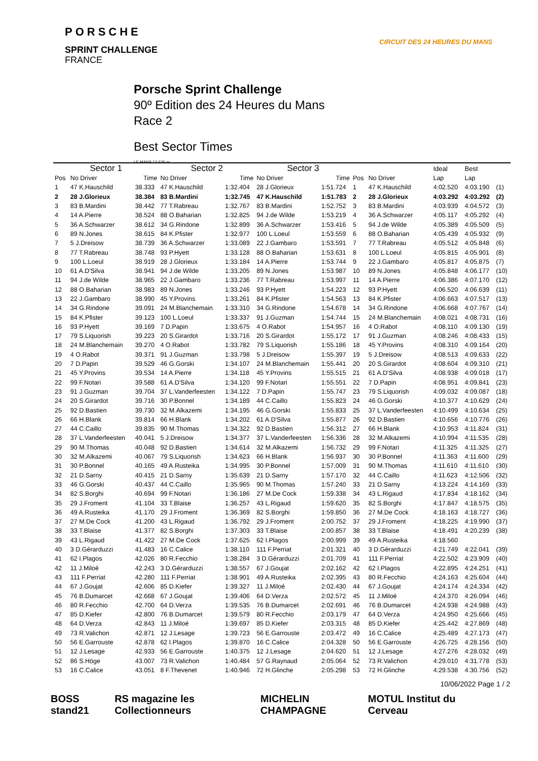PORSCHE
SPRINT CHALLENGE
FRANCE
CIRCUIT DES 24 HEURES DU MANS
Porsche Sprint Challenge
90º Edition des 24 Heures du Mans
Race 2
Best Sector Times
LE MANS 13.626 m.
| Sector 1 | | | Sector 2 | | Sector 3 | | | | Ideal | Best | |
| --- | --- | --- | --- | --- | --- | --- | --- | --- | --- | --- | --- |
| Pos | No Driver | Time | No Driver | Time | No Driver | Time | Pos | No Driver | Lap | Lap | |
| 1 | 47 K.Hauschild | 38.333 | 47 K.Hauschild | 1:32.404 | 28 J.Glorieux | 1:51.724 | 1 | 47 K.Hauschild | 4:02.520 | 4:03.190 | (1) |
| 2 | 28 J.Glorieux | 38.384 | 83 B.Mardini | 1:32.745 | 47 K.Hauschild | 1:51.783 | 2 | 28 J.Glorieux | 4:03.292 | 4:03.292 | (2) |
| 3 | 83 B.Mardini | 38.442 | 77 T.Rabreau | 1:32.767 | 83 B.Mardini | 1:52.752 | 3 | 83 B.Mardini | 4:03.939 | 4:04.572 | (3) |
| 4 | 14 A.Pierre | 38.524 | 88 O.Baharian | 1:32.825 | 94 J.de Wilde | 1:53.219 | 4 | 36 A.Schwarzer | 4:05.117 | 4:05.292 | (4) |
| 5 | 36 A.Schwarzer | 38.612 | 34 G.Rindone | 1:32.899 | 36 A.Schwarzer | 1:53.416 | 5 | 94 J.de Wilde | 4:05.389 | 4:05.509 | (5) |
| 6 | 89 N.Jones | 38.615 | 84 K.Pfister | 1:32.977 | 100 L.Loeul | 1:53.559 | 6 | 88 O.Baharian | 4:05.439 | 4:05.932 | (9) |
| 7 | 5 J.Dreisow | 38.739 | 36 A.Schwarzer | 1:33.089 | 22 J.Gambaro | 1:53.591 | 7 | 77 T.Rabreau | 4:05.512 | 4:05.848 | (6) |
| 8 | 77 T.Rabreau | 38.748 | 93 P.Hyett | 1:33.128 | 88 O.Baharian | 1:53.631 | 8 | 100 L.Loeul | 4:05.815 | 4:05.901 | (8) |
| 9 | 100 L.Loeul | 38.919 | 28 J.Glorieux | 1:33.184 | 14 A.Pierre | 1:53.744 | 9 | 22 J.Gambaro | 4:05.817 | 4:05.875 | (7) |
| 10 | 61 A.D'Silva | 38.941 | 94 J.de Wilde | 1:33.205 | 89 N.Jones | 1:53.987 | 10 | 89 N.Jones | 4:05.848 | 4:06.177 | (10) |
| 11 | 94 J.de Wilde | 38.965 | 22 J.Gambaro | 1:33.236 | 77 T.Rabreau | 1:53.997 | 11 | 14 A.Pierre | 4:06.386 | 4:07.170 | (12) |
| 12 | 88 O.Baharian | 38.983 | 89 N.Jones | 1:33.246 | 93 P.Hyett | 1:54.223 | 12 | 93 P.Hyett | 4:06.520 | 4:06.639 | (11) |
| 13 | 22 J.Gambaro | 38.990 | 45 Y.Provins | 1:33.261 | 84 K.Pfister | 1:54.563 | 13 | 84 K.Pfister | 4:06.663 | 4:07.517 | (13) |
| 14 | 34 G.Rindone | 39.091 | 24 M.Blanchemain | 1:33.310 | 34 G.Rindone | 1:54.678 | 14 | 34 G.Rindone | 4:06.668 | 4:07.767 | (14) |
| 15 | 84 K.Pfister | 39.123 | 100 L.Loeul | 1:33.337 | 91 J.Guzman | 1:54.744 | 15 | 24 M.Blanchemain | 4:08.021 | 4:08.731 | (16) |
| 16 | 93 P.Hyett | 39.169 | 7 D.Papin | 1:33.675 | 4 O.Rabot | 1:54.957 | 16 | 4 O.Rabot | 4:08.110 | 4:09.130 | (19) |
| 17 | 79 S.Liquorish | 39.223 | 20 S.Girardot | 1:33.716 | 20 S.Girardot | 1:55.172 | 17 | 91 J.Guzman | 4:08.246 | 4:08.433 | (15) |
| 18 | 24 M.Blanchemain | 39.270 | 4 O.Rabot | 1:33.782 | 79 S.Liquorish | 1:55.186 | 18 | 45 Y.Provins | 4:08.310 | 4:09.164 | (20) |
| 19 | 4 O.Rabot | 39.371 | 91 J.Guzman | 1:33.798 | 5 J.Dreisow | 1:55.397 | 19 | 5 J.Dreisow | 4:08.513 | 4:09.633 | (22) |
| 20 | 7 D.Papin | 39.529 | 46 G.Gorski | 1:34.107 | 24 M.Blanchemain | 1:55.441 | 20 | 20 S.Girardot | 4:08.604 | 4:09.310 | (21) |
| 21 | 45 Y.Provins | 39.534 | 14 A.Pierre | 1:34.118 | 45 Y.Provins | 1:55.515 | 21 | 61 A.D'Silva | 4:08.938 | 4:09.018 | (17) |
| 22 | 99 F.Notari | 39.588 | 61 A.D'Silva | 1:34.120 | 99 F.Notari | 1:55.551 | 22 | 7 D.Papin | 4:08.951 | 4:09.841 | (23) |
| 23 | 91 J.Guzman | 39.704 | 37 L.Vanderfeesten | 1:34.122 | 7 D.Papin | 1:55.747 | 23 | 79 S.Liquorish | 4:09.032 | 4:09.087 | (18) |
| 24 | 20 S.Girardot | 39.716 | 30 P.Bonnel | 1:34.189 | 44 C.Caillo | 1:55.823 | 24 | 46 G.Gorski | 4:10.377 | 4:10.629 | (24) |
| 25 | 92 D.Bastien | 39.730 | 32 M.Alkazemi | 1:34.195 | 46 G.Gorski | 1:55.833 | 25 | 37 L.Vanderfeesten | 4:10.499 | 4:10.634 | (25) |
| 26 | 66 H.Blank | 39.814 | 66 H.Blank | 1:34.202 | 61 A.D'Silva | 1:55.877 | 26 | 92 D.Bastien | 4:10.656 | 4:10.776 | (26) |
| 27 | 44 C.Caillo | 39.835 | 90 M.Thomas | 1:34.322 | 92 D.Bastien | 1:56.312 | 27 | 66 H.Blank | 4:10.953 | 4:11.824 | (31) |
| 28 | 37 L.Vanderfeesten | 40.041 | 5 J.Dreisow | 1:34.377 | 37 L.Vanderfeesten | 1:56.336 | 28 | 32 M.Alkazemi | 4:10.994 | 4:11.535 | (28) |
| 29 | 90 M.Thomas | 40.048 | 92 D.Bastien | 1:34.614 | 32 M.Alkazemi | 1:56.732 | 29 | 99 F.Notari | 4:11.325 | 4:11.325 | (27) |
| 30 | 32 M.Alkazemi | 40.067 | 79 S.Liquorish | 1:34.623 | 66 H.Blank | 1:56.937 | 30 | 30 P.Bonnel | 4:11.363 | 4:11.600 | (29) |
| 31 | 30 P.Bonnel | 40.165 | 49 A.Rusteika | 1:34.995 | 30 P.Bonnel | 1:57.009 | 31 | 90 M.Thomas | 4:11.610 | 4:11.610 | (30) |
| 32 | 21 D.Sarny | 40.415 | 21 D.Sarny | 1:35.639 | 21 D.Sarny | 1:57.170 | 32 | 44 C.Caillo | 4:11.623 | 4:12.506 | (32) |
| 33 | 46 G.Gorski | 40.437 | 44 C.Caillo | 1:35.965 | 90 M.Thomas | 1:57.240 | 33 | 21 D.Sarny | 4:13.224 | 4:14.169 | (33) |
| 34 | 82 S.Borghi | 40.694 | 99 F.Notari | 1:36.186 | 27 M.De Cock | 1:59.338 | 34 | 43 L.Rigaud | 4:17.834 | 4:18.162 | (34) |
| 35 | 29 J.Froment | 41.104 | 33 T.Blaise | 1:36.257 | 43 L.Rigaud | 1:59.620 | 35 | 82 S.Borghi | 4:17.847 | 4:18.575 | (35) |
| 36 | 49 A.Rusteika | 41.170 | 29 J.Froment | 1:36.369 | 82 S.Borghi | 1:59.850 | 36 | 27 M.De Cock | 4:18.163 | 4:18.727 | (36) |
| 37 | 27 M.De Cock | 41.200 | 43 L.Rigaud | 1:36.792 | 29 J.Froment | 2:00.752 | 37 | 29 J.Froment | 4:18.225 | 4:19.990 | (37) |
| 38 | 33 T.Blaise | 41.377 | 82 S.Borghi | 1:37.303 | 33 T.Blaise | 2:00.857 | 38 | 33 T.Blaise | 4:18.491 | 4:20.239 | (38) |
| 39 | 43 L.Rigaud | 41.422 | 27 M.De Cock | 1:37.625 | 62 I.Plagos | 2:00.999 | 39 | 49 A.Rusteika | 4:18.560 | | |
| 40 | 3 D.Gérarduzzi | 41.483 | 16 C.Calice | 1:38.110 | 111 F.Perriat | 2:01.321 | 40 | 3 D.Gérarduzzi | 4:21.749 | 4:22.041 | (39) |
| 41 | 62 I.Plagos | 42.026 | 80 R.Fecchio | 1:38.284 | 3 D.Gérarduzzi | 2:01.709 | 41 | 111 F.Perriat | 4:22.502 | 4:23.909 | (40) |
| 42 | 11 J.Miloé | 42.243 | 3 D.Gérarduzzi | 1:38.557 | 67 J.Goujat | 2:02.162 | 42 | 62 I.Plagos | 4:22.895 | 4:24.251 | (41) |
| 43 | 111 F.Perriat | 42.280 | 111 F.Perriat | 1:38.901 | 49 A.Rusteika | 2:02.395 | 43 | 80 R.Fecchio | 4:24.163 | 4:25.604 | (44) |
| 44 | 67 J.Goujat | 42.606 | 85 D.Kiefer | 1:39.327 | 11 J.Miloé | 2:02.430 | 44 | 67 J.Goujat | 4:24.174 | 4:24.334 | (42) |
| 45 | 76 B.Dumarcet | 42.668 | 67 J.Goujat | 1:39.406 | 64 D.Verza | 2:02.572 | 45 | 11 J.Miloé | 4:24.370 | 4:26.094 | (46) |
| 46 | 80 R.Fecchio | 42.700 | 64 D.Verza | 1:39.535 | 76 B.Dumarcet | 2:02.691 | 46 | 76 B.Dumarcet | 4:24.938 | 4:24.988 | (43) |
| 47 | 85 D.Kiefer | 42.800 | 76 B.Dumarcet | 1:39.579 | 80 R.Fecchio | 2:03.179 | 47 | 64 D.Verza | 4:24.950 | 4:25.666 | (45) |
| 48 | 64 D.Verza | 42.843 | 11 J.Miloé | 1:39.697 | 85 D.Kiefer | 2:03.315 | 48 | 85 D.Kiefer | 4:25.442 | 4:27.869 | (48) |
| 49 | 73 R.Valichon | 42.871 | 12 J.Lesage | 1:39.723 | 56 E.Garrouste | 2:03.472 | 49 | 16 C.Calice | 4:25.489 | 4:27.173 | (47) |
| 50 | 56 E.Garrouste | 42.878 | 62 I.Plagos | 1:39.870 | 16 C.Calice | 2:04.328 | 50 | 56 E.Garrouste | 4:26.725 | 4:28.156 | (50) |
| 51 | 12 J.Lesage | 42.933 | 56 E.Garrouste | 1:40.375 | 12 J.Lesage | 2:04.620 | 51 | 12 J.Lesage | 4:27.276 | 4:28.032 | (49) |
| 52 | 86 S.Höge | 43.007 | 73 R.Valichon | 1:40.484 | 57 G.Raynaud | 2:05.064 | 52 | 73 R.Valichon | 4:29.010 | 4:31.778 | (53) |
| 53 | 16 C.Calice | 43.051 | 8 F.Thevenet | 1:40.946 | 72 H.Glinche | 2:05.298 | 53 | 72 H.Glinche | 4:29.538 | 4:30.756 | (52) |
10/06/2022 Page 1 / 2
BOSS stand21 RS magazine les Collectionneurs MICHELIN CHAMPAGNE MOTUL Institut du Cerveau